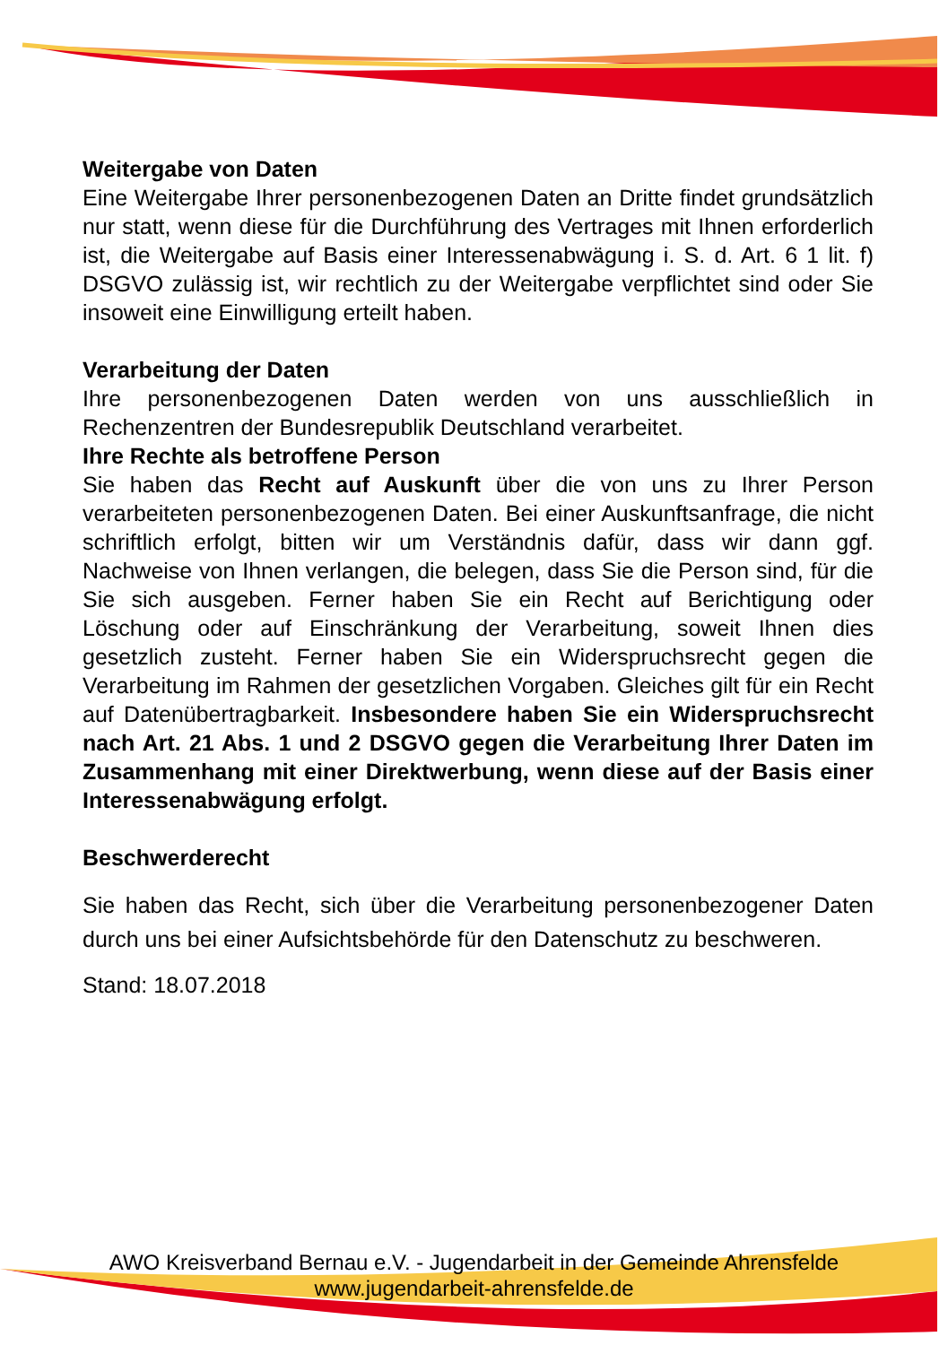Weitergabe von Daten
Eine Weitergabe Ihrer personenbezogenen Daten an Dritte findet grundsätzlich nur statt, wenn diese für die Durchführung des Vertrages mit Ihnen erforderlich ist, die Weitergabe auf Basis einer Interessen­abwägung i. S. d. Art. 6 1 lit. f) DSGVO zulässig ist, wir rechtlich zu der Weitergabe verpflichtet sind oder Sie insoweit eine Einwilligung erteilt haben.
Verarbeitung der Daten
Ihre personenbezogenen Daten werden von uns ausschließlich in Rechenzentren der Bundesrepublik Deutschland verarbeitet.
Ihre Rechte als betroffene Person
Sie haben das Recht auf Auskunft über die von uns zu Ihrer Person verarbeiteten personenbezogenen Daten. Bei einer Auskunftsanfrage, die nicht schriftlich erfolgt, bitten wir um Verständnis dafür, dass wir dann ggf. Nachweise von Ihnen verlangen, die belegen, dass Sie die Person sind, für die Sie sich ausgeben. Ferner haben Sie ein Recht auf Berichtigung oder Löschung oder auf Einschränkung der Verarbeitung, soweit Ihnen dies gesetzlich zusteht. Ferner haben Sie ein Wider­spruchsrecht gegen die Verarbeitung im Rahmen der gesetzlichen Vorgaben. Gleiches gilt für ein Recht auf Datenübertragbarkeit. Insbesondere haben Sie ein Widerspruchsrecht nach Art. 21 Abs. 1 und 2 DSGVO gegen die Verarbeitung Ihrer Daten im Zusammenhang mit einer Direktwerbung, wenn diese auf der Basis einer Interessenabwägung erfolgt.
Beschwerderecht
Sie haben das Recht, sich über die Verarbeitung personenbezogener Daten durch uns bei einer Aufsichtsbehörde für den Datenschutz zu beschweren.
Stand: 18.07.2018
AWO Kreisverband Bernau e.V. - Jugendarbeit in der Gemeinde Ahrensfelde
www.jugendarbeit-ahrensfelde.de